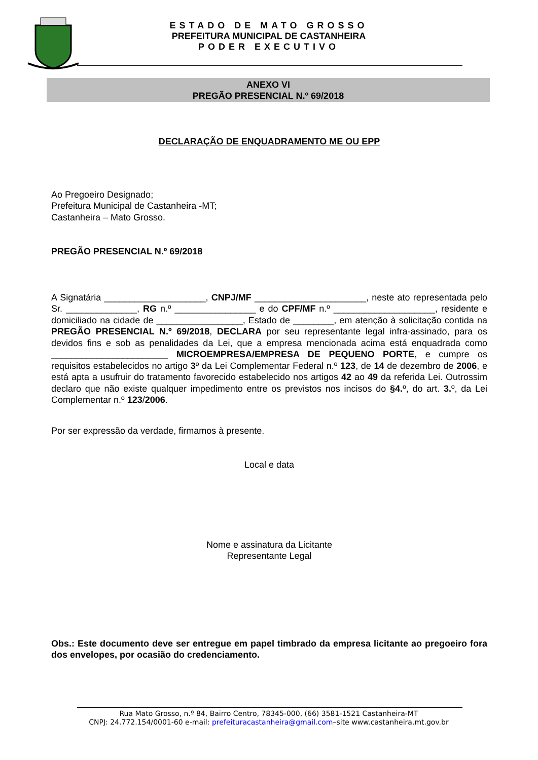ESTADO DE MATO GROSSO
PREFEITURA MUNICIPAL DE CASTANHEIRA
PODER EXECUTIVO
ANEXO VI
PREGÃO PRESENCIAL N.º 69/2018
DECLARAÇÃO DE ENQUADRAMENTO ME OU EPP
Ao Pregoeiro Designado;
Prefeitura Municipal de Castanheira -MT;
Castanheira – Mato Grosso.
PREGÃO PRESENCIAL N.º 69/2018
A Signatária ____________________, CNPJ/MF ______________________, neste ato representada pelo Sr. ______________, RG n.º ________________ e do CPF/MF n.º ____________________, residente e domiciliado na cidade de _________________, Estado de ________, em atenção à solicitação contida na PREGÃO PRESENCIAL N.º 69/2018, DECLARA por seu representante legal infra-assinado, para os devidos fins e sob as penalidades da Lei, que a empresa mencionada acima está enquadrada como _______________________ MICROEMPRESA/EMPRESA DE PEQUENO PORTE, e cumpre os requisitos estabelecidos no artigo 3º da Lei Complementar Federal n.º 123, de 14 de dezembro de 2006, e está apta a usufruir do tratamento favorecido estabelecido nos artigos 42 ao 49 da referida Lei. Outrossim declaro que não existe qualquer impedimento entre os previstos nos incisos do §4. º, do art. 3. º, da Lei Complementar n.º 123/2006.
Por ser expressão da verdade, firmamos à presente.
Local e data
Nome e assinatura da Licitante
Representante Legal
Obs.: Este documento deve ser entregue em papel timbrado da empresa licitante ao pregoeiro fora dos envelopes, por ocasião do credenciamento.
Rua Mato Grosso, n.º 84, Bairro Centro, 78345-000, (66) 3581-1521 Castanheira-MT
CNPJ: 24.772.154/0001-60 e-mail: prefeituracastanheira@gmail.com–site www.castanheira.mt.gov.br